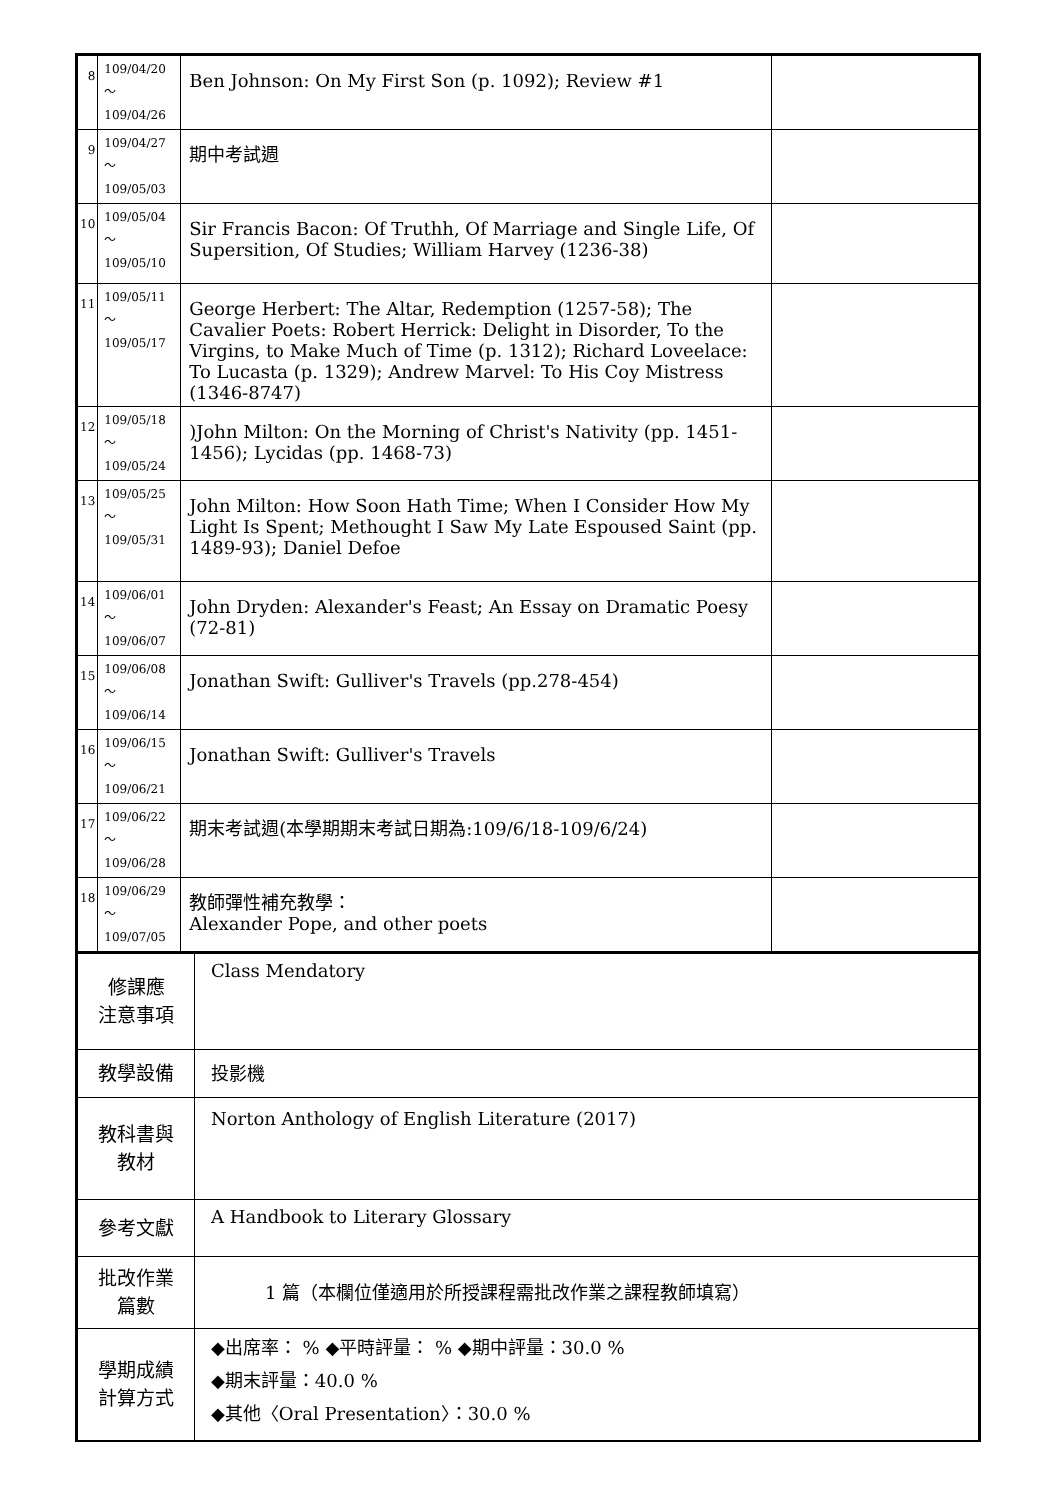| 8 | 109/04/20～ 109/04/26 | Ben Johnson: On My First Son (p. 1092); Review #1 | |
| 9 | 109/04/27～ 109/05/03 | 期中考試週 | |
| 10 | 109/05/04～ 109/05/10 | Sir Francis Bacon: Of Truthh, Of Marriage and Single Life, Of Supersition, Of Studies; William Harvey (1236-38) | |
| 11 | 109/05/11～ 109/05/17 | George Herbert: The Altar, Redemption (1257-58); The Cavalier Poets: Robert Herrick: Delight in Disorder, To the Virgins, to Make Much of Time (p. 1312); Richard Loveelace: To Lucasta (p. 1329); Andrew Marvel: To His Coy Mistress (1346-8747) | |
| 12 | 109/05/18～ 109/05/24 | )John Milton: On the Morning of Christ's Nativity (pp. 1451-1456); Lycidas (pp. 1468-73) | |
| 13 | 109/05/25～ 109/05/31 | John Milton: How Soon Hath Time; When I Consider How My Light Is Spent; Methought I Saw My Late Espoused Saint (pp. 1489-93); Daniel Defoe | |
| 14 | 109/06/01～ 109/06/07 | John Dryden: Alexander's Feast; An Essay on Dramatic Poesy (72-81) | |
| 15 | 109/06/08～ 109/06/14 | Jonathan Swift: Gulliver's Travels (pp.278-454) | |
| 16 | 109/06/15～ 109/06/21 | Jonathan Swift: Gulliver's Travels | |
| 17 | 109/06/22～ 109/06/28 | 期末考試週(本學期期末考試日期為:109/6/18-109/6/24) | |
| 18 | 109/06/29～ 109/07/05 | 教師彈性補充教學： Alexander Pope, and other poets | |
| 修課應 注意事項 | Class Mendatory |
| 教學設備 | 投影機 |
| 教科書與 教材 | Norton Anthology of English Literature (2017) |
| 參考文獻 | A Handbook to Literary Glossary |
| 批改作業 篇數 | 1 篇（本欄位僅適用於所授課程需批改作業之課程教師填寫） |
| 學期成績 計算方式 | ◆出席率： % ◆平時評量： % ◆期中評量：30.0 % ◆期末評量：40.0 % ◆其他〈Oral Presentation〉：30.0 % |